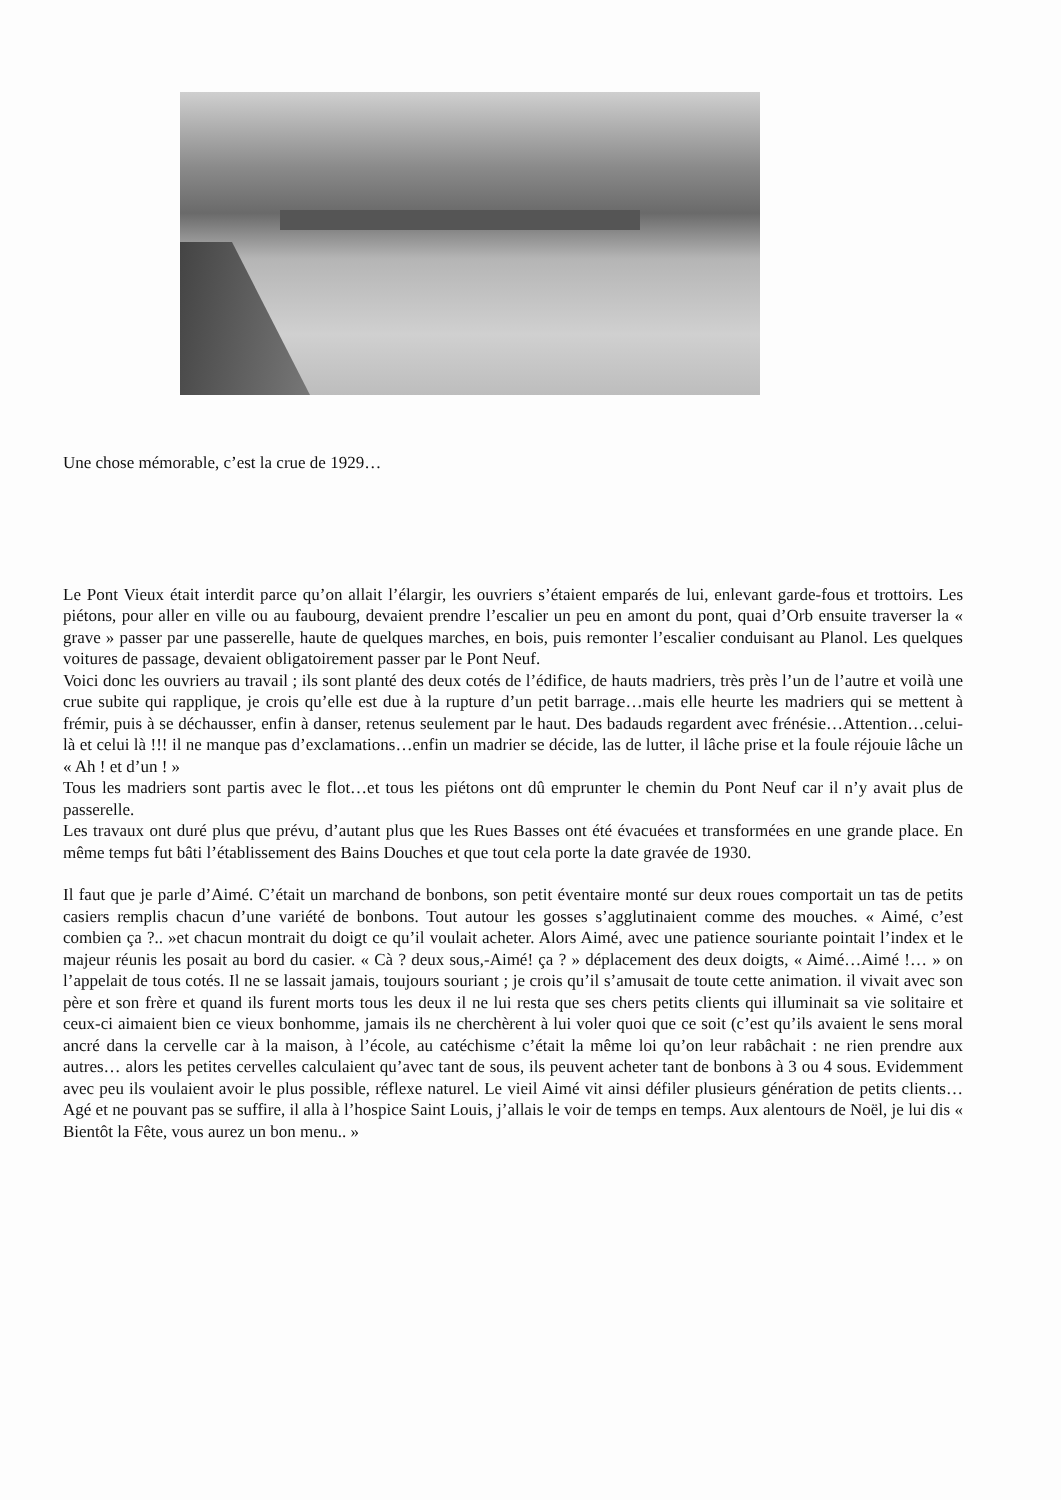Une chose mémorable, c’est la crue de 1929…
Le Pont Vieux était interdit parce qu’on allait l’élargir, les ouvriers s’étaient emparés de lui, enlevant garde-fous et trottoirs. Les piétons, pour aller en ville ou au faubourg, devaient prendre l’escalier un peu en amont du pont, quai d’Orb ensuite traverser la « grave » passer par une passerelle, haute de quelques marches, en bois, puis remonter l’escalier conduisant au Planol. Les quelques voitures de passage, devaient obligatoirement passer par le Pont Neuf.
Voici donc les ouvriers au travail ; ils sont planté des deux cotés de l’édifice, de hauts madriers, très près l’un de l’autre et voilà une crue subite qui rapplique, je crois qu’elle est due à la rupture d’un petit barrage…mais elle heurte les madriers qui se mettent à frémir, puis à se déchausser, enfin à danser, retenus seulement par le haut. Des badauds regardent avec frénésie…Attention…celui-là et celui là !!! il ne manque pas d’exclamations…enfin un madrier se décide, las de lutter, il lâche prise et la foule réjouie lâche un « Ah ! et d’un ! »
Tous les madriers sont partis avec le flot…et tous les piétons ont dû emprunter le chemin du Pont Neuf car il n’y avait plus de passerelle.
Les travaux ont duré plus que prévu, d’autant plus que les Rues Basses ont été évacuées et transformées en une grande place. En même temps fut bâti l’établissement des Bains Douches et que tout cela porte la date gravée de 1930.
Il faut que je parle d’Aimé. C’était un marchand de bonbons, son petit éventaire monté sur deux roues comportait un tas de petits casiers remplis chacun d’une variété de bonbons. Tout autour les gosses s’agglutinaient comme des mouches. « Aimé, c’est combien ça ?.. »et chacun montrait du doigt ce qu’il voulait acheter. Alors Aimé, avec une patience souriante pointait l’index et le majeur réunis les posait au bord du casier. « Cà ? deux sous,-Aimé! ça ? » déplacement des deux doigts, « Aimé…Aimé !… » on l’appelait de tous cotés. Il ne se lassait jamais, toujours souriant ; je crois qu’il s’amusait de toute cette animation. il vivait avec son père et son frère et quand ils furent morts tous les deux il ne lui resta que ses chers petits clients qui illuminait sa vie solitaire et ceux-ci aimaient bien ce vieux bonhomme, jamais ils ne cherchèrent à lui voler quoi que ce soit (c’est qu’ils avaient le sens moral ancré dans la cervelle car à la maison, à l’école, au catéchisme c’était la même loi qu’on leur rabâchait : ne rien prendre aux autres… alors les petites cervelles calculaient qu’avec tant de sous, ils peuvent acheter tant de bonbons à 3 ou 4 sous. Evidemment avec peu ils voulaient avoir le plus possible, réflexe naturel. Le vieil Aimé vit ainsi défiler plusieurs génération de petits clients…Agé et ne pouvant pas se suffire, il alla à l’hospice Saint Louis, j’allais le voir de temps en temps. Aux alentours de Noël, je lui dis « Bientôt la Fête, vous aurez un bon menu.. »